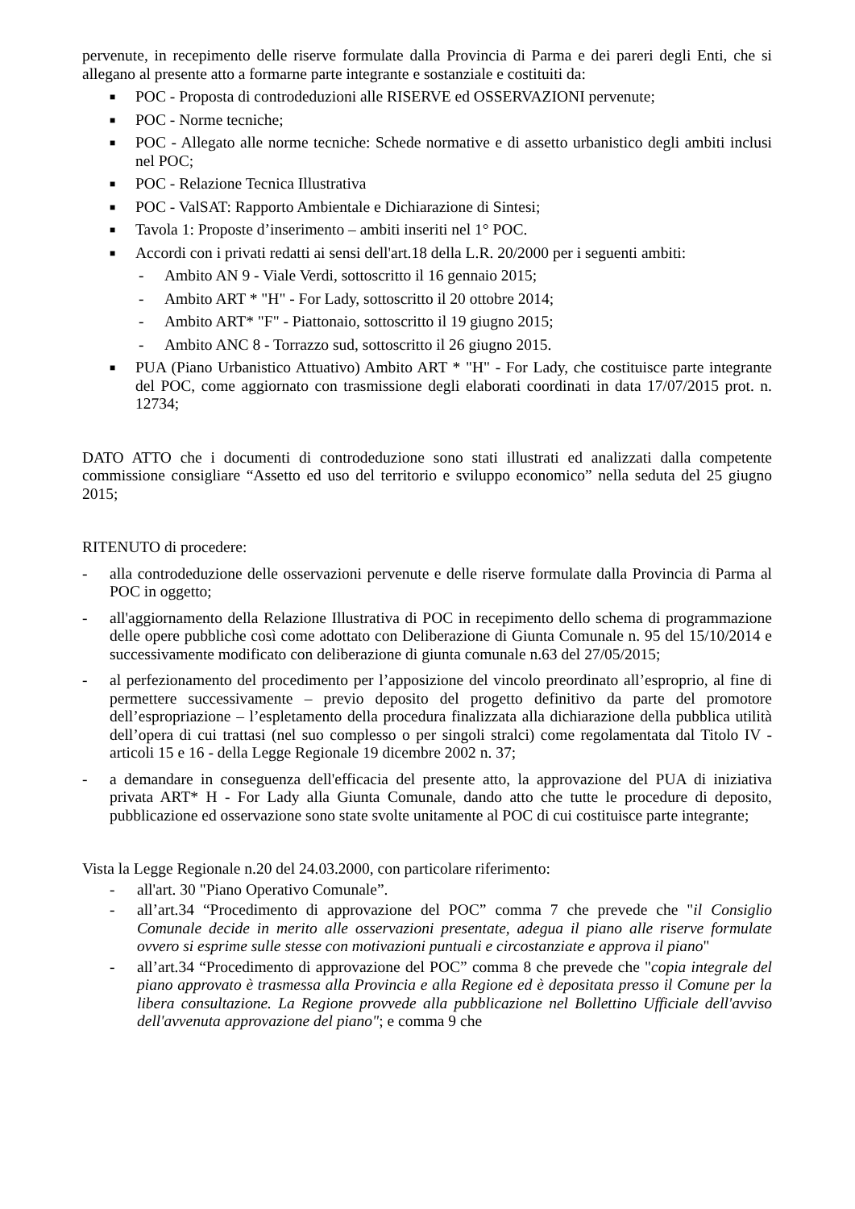pervenute, in recepimento delle riserve formulate dalla Provincia di Parma e dei pareri degli Enti, che si allegano al presente atto a formarne parte integrante e sostanziale e costituiti da:
■ POC - Proposta di controdeduzioni alle RISERVE ed OSSERVAZIONI pervenute;
■ POC - Norme tecniche;
■ POC - Allegato alle norme tecniche: Schede normative e di assetto urbanistico degli ambiti inclusi nel POC;
■ POC - Relazione Tecnica Illustrativa
■ POC - ValSAT: Rapporto Ambientale e Dichiarazione di Sintesi;
■ Tavola 1: Proposte d’inserimento – ambiti inseriti nel 1° POC.
■ Accordi con i privati redatti ai sensi dell'art.18 della L.R. 20/2000 per i seguenti ambiti:
- Ambito AN 9 - Viale Verdi, sottoscritto il 16 gennaio 2015;
- Ambito ART * "H" - For Lady, sottoscritto il 20 ottobre 2014;
- Ambito ART* "F" - Piattonaio, sottoscritto il 19 giugno 2015;
- Ambito ANC 8 - Torrazzo sud, sottoscritto il 26 giugno 2015.
■ PUA (Piano Urbanistico Attuativo) Ambito ART * "H" - For Lady, che costituisce parte integrante del POC, come aggiornato con trasmissione degli elaborati coordinati in data 17/07/2015 prot. n. 12734;
DATO ATTO che i documenti di controdeduzione sono stati illustrati ed analizzati dalla competente commissione consigliare “Assetto ed uso del territorio e sviluppo economico” nella seduta del 25 giugno 2015;
RITENUTO di procedere:
- alla controdeduzione delle osservazioni pervenute e delle riserve formulate dalla Provincia di Parma al POC in oggetto;
- all'aggiornamento della Relazione Illustrativa di POC in recepimento dello schema di programmazione delle opere pubbliche così come adottato con Deliberazione di Giunta Comunale n. 95 del 15/10/2014 e successivamente modificato con deliberazione di giunta comunale n.63 del 27/05/2015;
- al perfezionamento del procedimento per l’apposizione del vincolo preordinato all’esproprio, al fine di permettere successivamente – previo deposito del progetto definitivo da parte del promotore dell’espropriazione – l’espletamento della procedura finalizzata alla dichiarazione della pubblica utilità dell’opera di cui trattasi (nel suo complesso o per singoli stralci) come regolamentata dal Titolo IV - articoli 15 e 16 - della Legge Regionale 19 dicembre 2002 n. 37;
- a demandare in conseguenza dell'efficacia del presente atto, la approvazione del PUA di iniziativa privata ART* H - For Lady alla Giunta Comunale, dando atto che tutte le procedure di deposito, pubblicazione ed osservazione sono state svolte unitamente al POC di cui costituisce parte integrante;
Vista la Legge Regionale n.20 del 24.03.2000, con particolare riferimento:
- all'art. 30 "Piano Operativo Comunale”.
- all’art.34 “Procedimento di approvazione del POC” comma 7 che prevede che "il Consiglio Comunale decide in merito alle osservazioni presentate, adegua il piano alle riserve formulate ovvero si esprime sulle stesse con motivazioni puntuali e circostanziate e approva il piano"
- all’art.34 “Procedimento di approvazione del POC” comma 8 che prevede che "copia integrale del piano approvato è trasmessa alla Provincia e alla Regione ed è depositata presso il Comune per la libera consultazione. La Regione provvede alla pubblicazione nel Bollettino Ufficiale dell'avviso dell'avvenuta approvazione del piano"; e comma 9 che